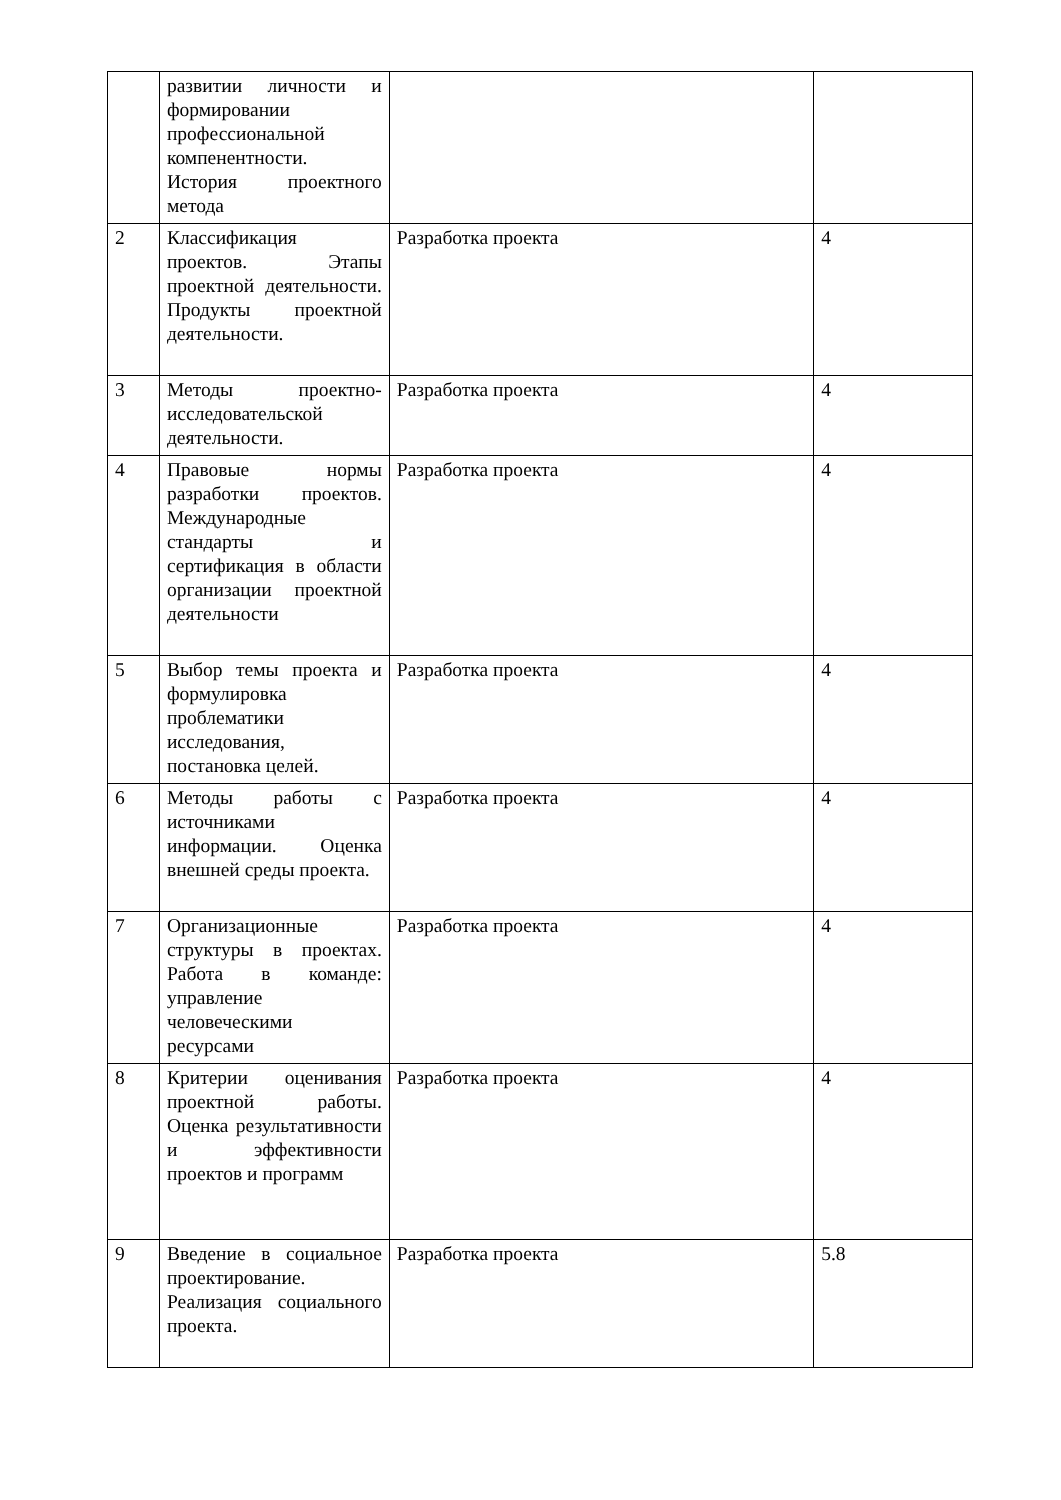| | развитии личности и формировании профессиональной компенентности. История проектного метода | | |
| 2 | Классификация проектов. Этапы проектной деятельности. Продукты проектной деятельности. | Разработка проекта | 4 |
| 3 | Методы проектно-исследовательской деятельности. | Разработка проекта | 4 |
| 4 | Правовые нормы разработки проектов. Международные стандарты и сертификация в области организации проектной деятельности | Разработка проекта | 4 |
| 5 | Выбор темы проекта и формулировка проблематики исследования, постановка целей. | Разработка проекта | 4 |
| 6 | Методы работы с источниками информации. Оценка внешней среды проекта. | Разработка проекта | 4 |
| 7 | Организационные структуры в проектах. Работа в команде: управление человеческими ресурсами | Разработка проекта | 4 |
| 8 | Критерии оценивания проектной работы. Оценка результативности и эффективности проектов и программ | Разработка проекта | 4 |
| 9 | Введение в социальное проектирование. Реализация социального проекта. | Разработка проекта | 5.8 |